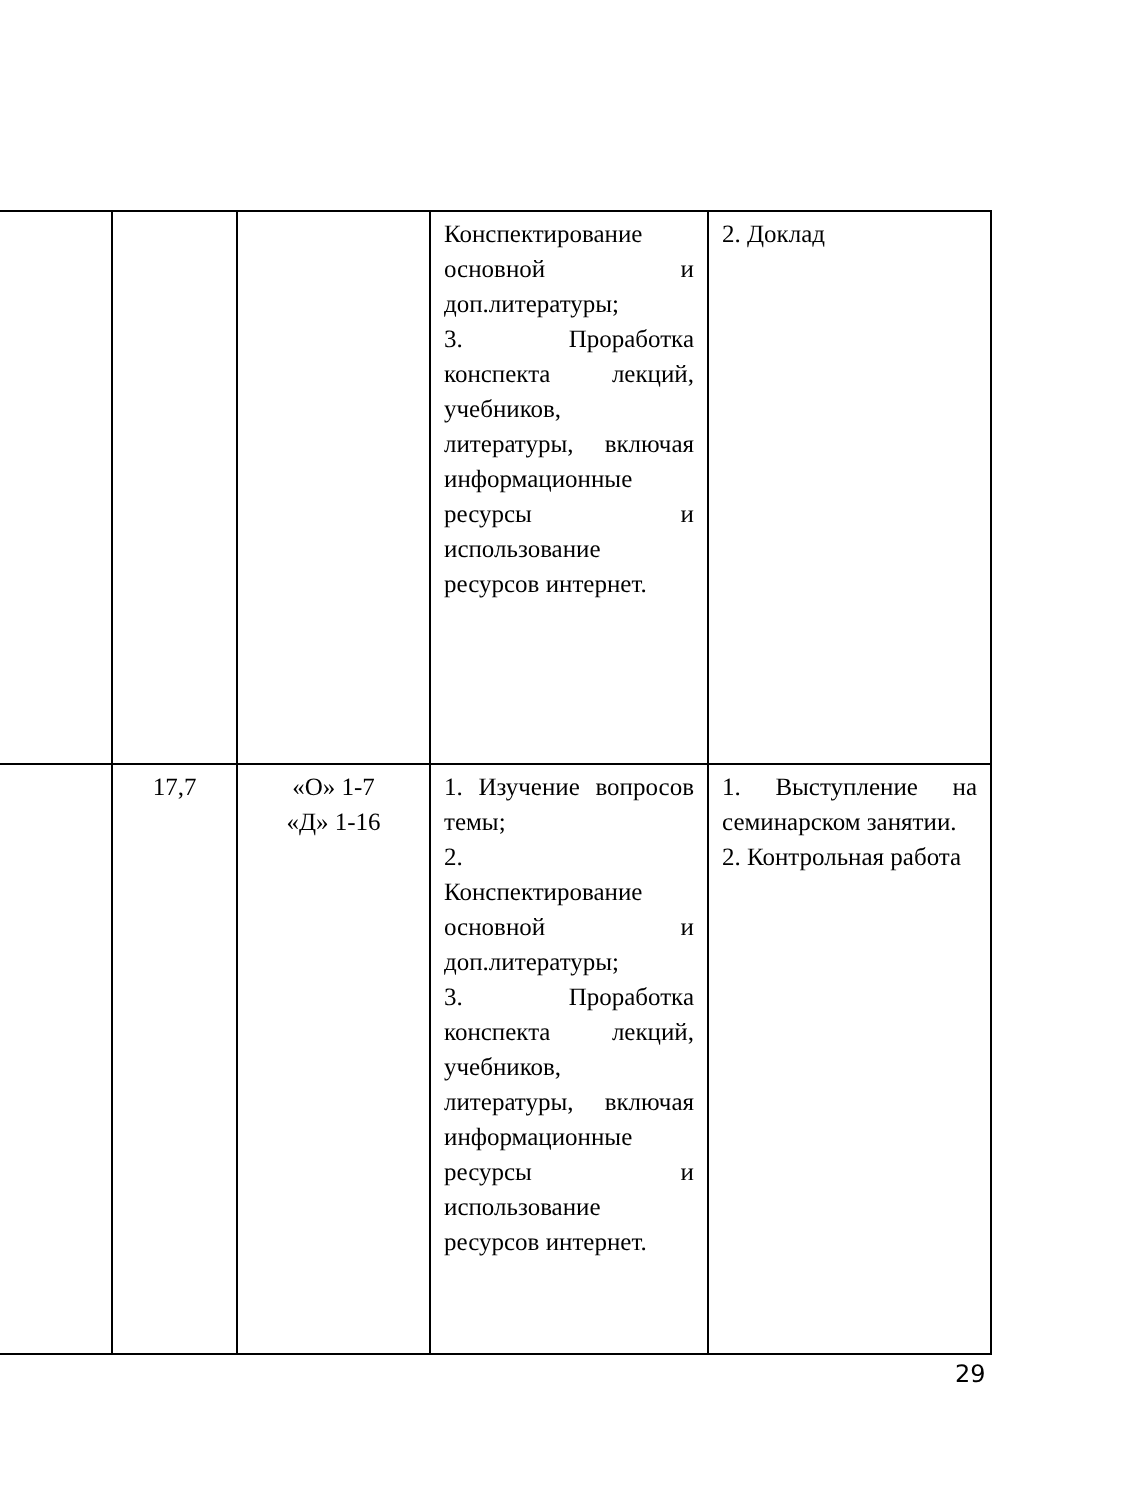| | | | Конспектирование основной и доп.литературы; 3. Проработка конспекта лекций, учебников, литературы, включая информационные ресурсы и использование ресурсов интернет. | 2. Доклад |
| | 17,7 | «О» 1-7 «Д» 1-16 | 1. Изучение вопросов темы; 2. Конспектирование основной и доп.литературы; 3. Проработка конспекта лекций, учебников, литературы, включая информационные ресурсы и использование ресурсов интернет. | 1. Выступление на семинарском занятии. 2. Контрольная работа |
29